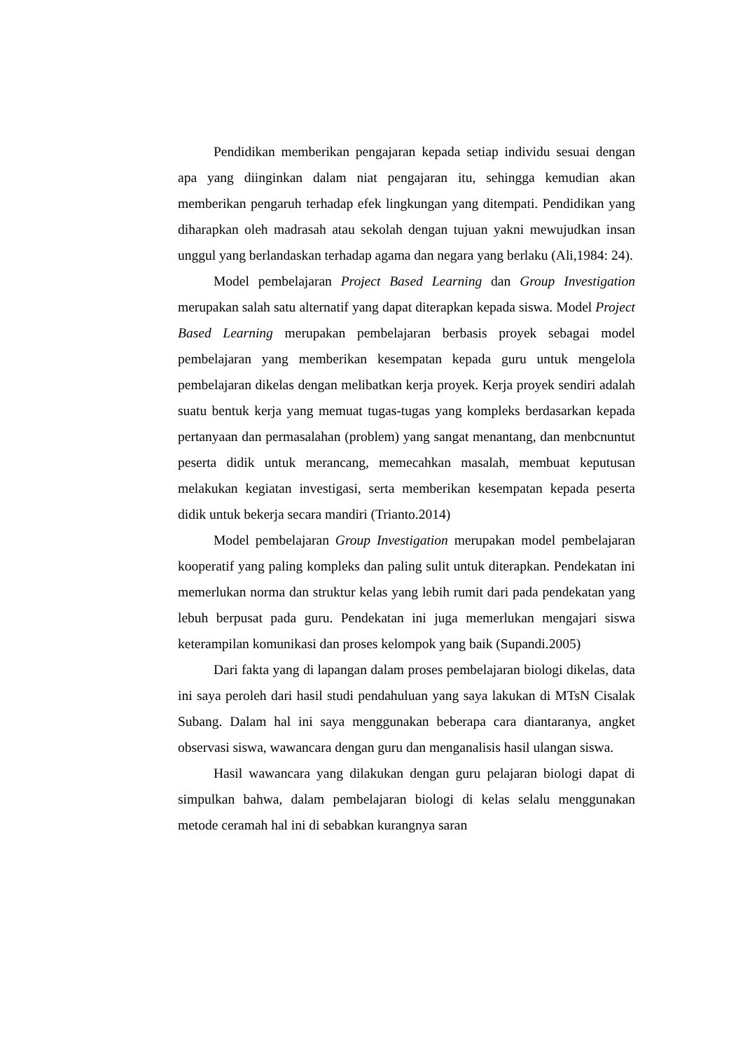Pendidikan memberikan pengajaran kepada setiap individu sesuai dengan apa yang diinginkan dalam niat pengajaran itu, sehingga kemudian akan memberikan pengaruh terhadap efek lingkungan yang ditempati. Pendidikan yang diharapkan oleh madrasah atau sekolah dengan tujuan yakni mewujudkan insan unggul yang berlandaskan terhadap agama dan negara yang berlaku (Ali,1984: 24).
Model pembelajaran Project Based Learning dan Group Investigation merupakan salah satu alternatif yang dapat diterapkan kepada siswa. Model Project Based Learning merupakan pembelajaran berbasis proyek sebagai model pembelajaran yang memberikan kesempatan kepada guru untuk mengelola pembelajaran dikelas dengan melibatkan kerja proyek. Kerja proyek sendiri adalah suatu bentuk kerja yang memuat tugas-tugas yang kompleks berdasarkan kepada pertanyaan dan permasalahan (problem) yang sangat menantang, dan menbcnuntut peserta didik untuk merancang, memecahkan masalah, membuat keputusan melakukan kegiatan investigasi, serta memberikan kesempatan kepada peserta didik untuk bekerja secara mandiri (Trianto.2014)
Model pembelajaran Group Investigation merupakan model pembelajaran kooperatif yang paling kompleks dan paling sulit untuk diterapkan. Pendekatan ini memerlukan norma dan struktur kelas yang lebih rumit dari pada pendekatan yang lebuh berpusat pada guru. Pendekatan ini juga memerlukan mengajari siswa keterampilan komunikasi dan proses kelompok yang baik (Supandi.2005)
Dari fakta yang di lapangan dalam proses pembelajaran biologi dikelas, data ini saya peroleh dari hasil studi pendahuluan yang saya lakukan di MTsN Cisalak Subang. Dalam hal ini saya menggunakan beberapa cara diantaranya, angket observasi siswa, wawancara dengan guru dan menganalisis hasil ulangan siswa.
Hasil wawancara yang dilakukan dengan guru pelajaran biologi dapat di simpulkan bahwa, dalam pembelajaran biologi di kelas selalu menggunakan metode ceramah hal ini di sebabkan kurangnya saran